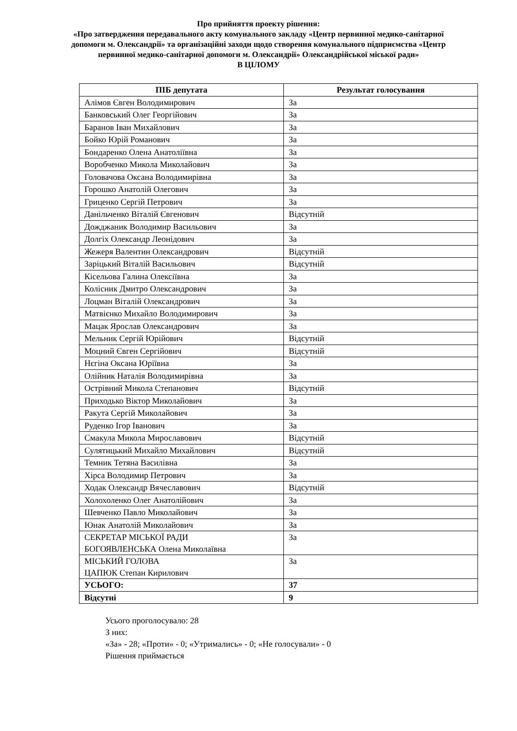Про прийняття проекту рішення:
«Про затвердження передавального акту комунального закладу «Центр первинної медико-санітарної допомоги м. Олександрії» та організаційні заходи щодо створення комунального підприємства «Центр первинної медико-санітарної допомоги м. Олександрії» Олександрійської міської ради»
В ЦІЛОМУ
| ПІБ депутата | Результат голосування |
| --- | --- |
| Алімов Євген Володимирович | За |
| Банковський Олег Георгійович | За |
| Баранов Іван Михайлович | За |
| Бойко Юрій Романович | За |
| Бондаренко Олена Анатоліївна | За |
| Воробченко Микола Миколайович | За |
| Головачова Оксана Володимирівна | За |
| Горошко Анатолій Олегович | За |
| Гриценко Сергій Петрович | За |
| Данільченко Віталій Євгенович | Відсутній |
| Дожджаник Володимир Васильович | За |
| Долгіх Олександр Леонідович | За |
| Жежеря Валентин Олександрович | Відсутній |
| Заріцький Віталій Васильович | Відсутній |
| Кісельова Галина Олексіївна | За |
| Колісник Дмитро Олександрович | За |
| Лоцман Віталій Олександрович | За |
| Матвієнко Михайло Володимирович | За |
| Мацак Ярослав Олександрович | За |
| Мельник Сергій Юрійович | Відсутній |
| Моцний Євген Сергійович | Відсутній |
| Нєгіна Оксана Юріївна | За |
| Олійник Наталія Володимирівна | За |
| Острівний Микола Степанович | Відсутній |
| Приходько Віктор Миколайович | За |
| Ракута Сергій Миколайович | За |
| Руденко Ігор Іванович | За |
| Смакула Микола Мирославович | Відсутній |
| Сулятицький Михайло Михайлович | Відсутній |
| Темник Тетяна Василівна | За |
| Хірса Володимир Петрович | За |
| Ходак Олександр Вячеславович | Відсутній |
| Холохоленко Олег Анатолійович | За |
| Шевченко Павло Миколайович | За |
| Юнак Анатолій Миколайович | За |
| СЕКРЕТАР МІСЬКОЇ РАДИ БОГОЯВЛЕНСЬКА Олена Миколаївна | За |
| МІСЬКИЙ ГОЛОВА ЦАПЮК Степан Кирилович | За |
| УСЬОГО: | 37 |
| Відсутні | 9 |
Усього проголосувало: 28
З них:
«За» - 28; «Проти» - 0; «Утримались» - 0; «Не голосували» - 0
Рішення приймається